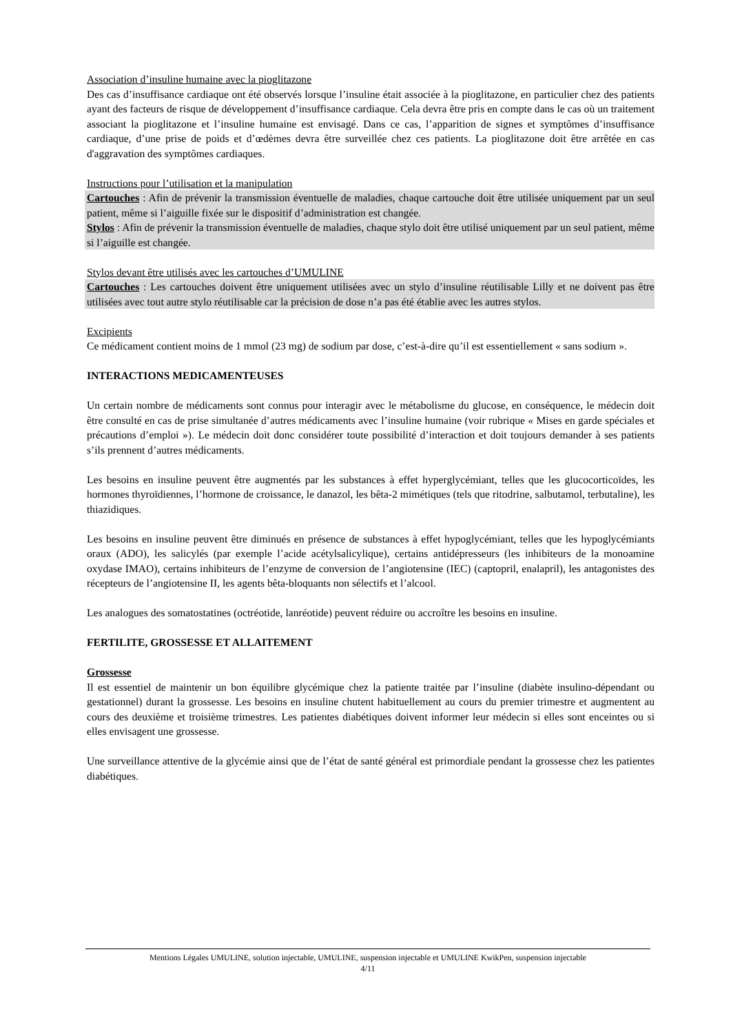Association d’insuline humaine avec la pioglitazone
Des cas d’insuffisance cardiaque ont été observés lorsque l’insuline était associée à la pioglitazone, en particulier chez des patients ayant des facteurs de risque de développement d’insuffisance cardiaque. Cela devra être pris en compte dans le cas où un traitement associant la pioglitazone et l’insuline humaine est envisagé. Dans ce cas, l’apparition de signes et symptômes d’insuffisance cardiaque, d’une prise de poids et d’œdèmes devra être surveillée chez ces patients. La pioglitazone doit être arrêtée en cas d'aggravation des symptômes cardiaques.
Instructions pour l’utilisation et la manipulation
Cartouches : Afin de prévenir la transmission éventuelle de maladies, chaque cartouche doit être utilisée uniquement par un seul patient, même si l’aiguille fixée sur le dispositif d’administration est changée.
Stylos : Afin de prévenir la transmission éventuelle de maladies, chaque stylo doit être utilisé uniquement par un seul patient, même si l’aiguille est changée.
Stylos devant être utilisés avec les cartouches d’UMULINE
Cartouches : Les cartouches doivent être uniquement utilisées avec un stylo d’insuline réutilisable Lilly et ne doivent pas être utilisées avec tout autre stylo réutilisable car la précision de dose n’a pas été établie avec les autres stylos.
Excipients
Ce médicament contient moins de 1 mmol (23 mg) de sodium par dose, c’est-à-dire qu’il est essentiellement « sans sodium ».
INTERACTIONS MEDICAMENTEUSES
Un certain nombre de médicaments sont connus pour interagir avec le métabolisme du glucose, en conséquence, le médecin doit être consulté en cas de prise simultanée d’autres médicaments avec l’insuline humaine (voir rubrique « Mises en garde spéciales et précautions d’emploi »). Le médecin doit donc considérer toute possibilité d’interaction et doit toujours demander à ses patients s’ils prennent d’autres médicaments.
Les besoins en insuline peuvent être augmentés par les substances à effet hyperglycémiant, telles que les glucocorticoïdes, les hormones thyroïdiennes, l’hormone de croissance, le danazol, les bêta-2 mimétiques (tels que ritodrine, salbutamol, terbutaline), les thiazidiques.
Les besoins en insuline peuvent être diminués en présence de substances à effet hypoglycémiant, telles que les hypoglycémiants oraux (ADO), les salicylés (par exemple l’acide acétylsalicylique), certains antidépresseurs (les inhibiteurs de la monoamine oxydase IMAO), certains inhibiteurs de l’enzyme de conversion de l’angiotensine (IEC) (captopril, enalapril), les antagonistes des récepteurs de l’angiotensine II, les agents bêta-bloquants non sélectifs et l’alcool.
Les analogues des somatostatines (octréotide, lanréotide) peuvent réduire ou accroître les besoins en insuline.
FERTILITE, GROSSESSE ET ALLAITEMENT
Grossesse
Il est essentiel de maintenir un bon équilibre glycémique chez la patiente traitée par l’insuline (diabète insulino-dépendant ou gestationnel) durant la grossesse. Les besoins en insuline chutent habituellement au cours du premier trimestre et augmentent au cours des deuxième et troisième trimestres. Les patientes diabétiques doivent informer leur médecin si elles sont enceintes ou si elles envisagent une grossesse.
Une surveillance attentive de la glycémie ainsi que de l’état de santé général est primordiale pendant la grossesse chez les patientes diabétiques.
Mentions Légales UMULINE, solution injectable, UMULINE, suspension injectable et UMULINE KwikPen, suspension injectable
4/11